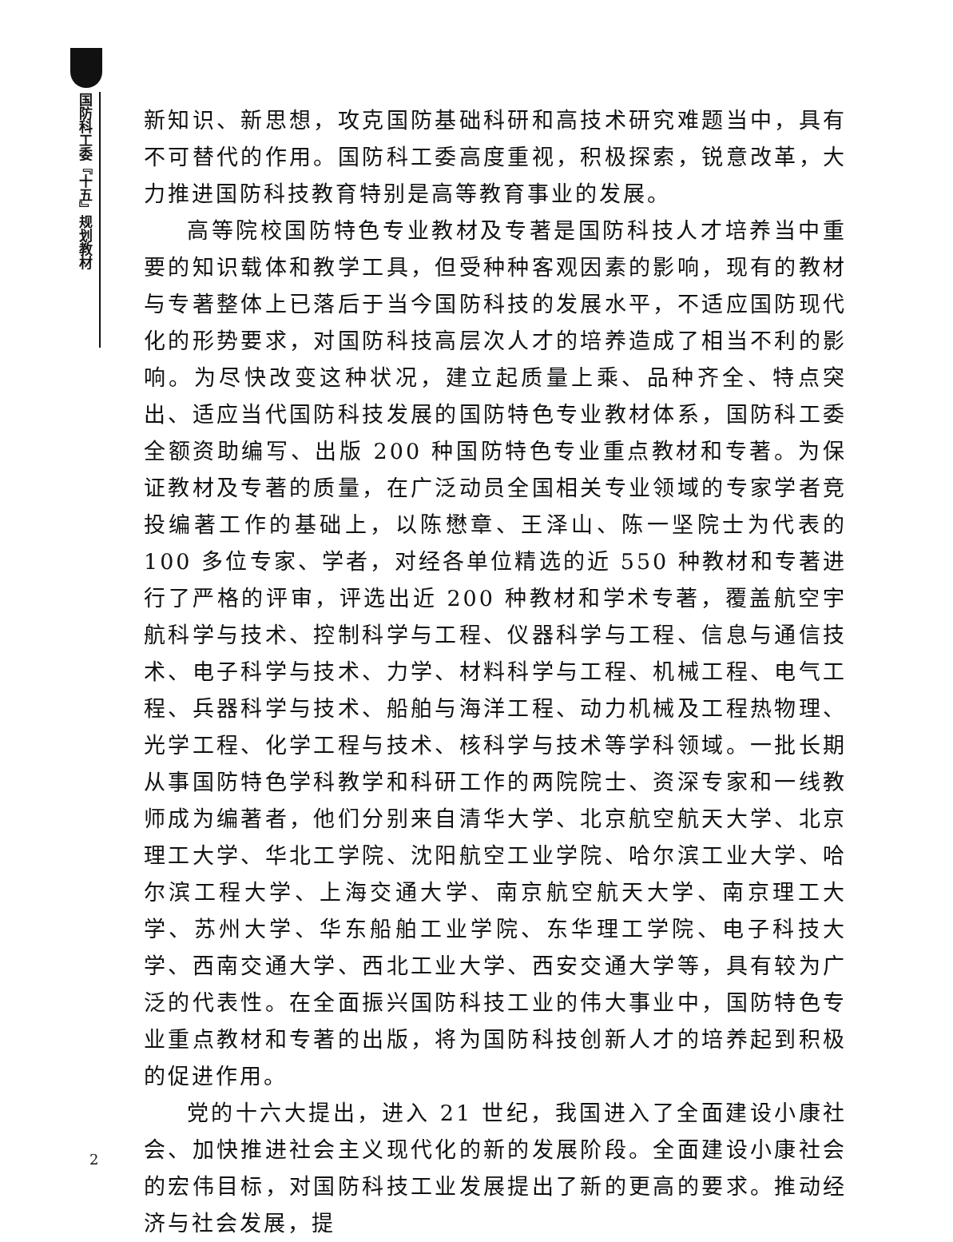国防科工委『十五』规划教材
新知识、新思想，攻克国防基础科研和高技术研究难题当中，具有不可替代的作用。国防科工委高度重视，积极探索，锐意改革，大力推进国防科技教育特别是高等教育事业的发展。
高等院校国防特色专业教材及专著是国防科技人才培养当中重要的知识载体和教学工具，但受种种客观因素的影响，现有的教材与专著整体上已落后于当今国防科技的发展水平，不适应国防现代化的形势要求，对国防科技高层次人才的培养造成了相当不利的影响。为尽快改变这种状况，建立起质量上乘、品种齐全、特点突出、适应当代国防科技发展的国防特色专业教材体系，国防科工委全额资助编写、出版 200 种国防特色专业重点教材和专著。为保证教材及专著的质量，在广泛动员全国相关专业领域的专家学者竞投编著工作的基础上，以陈懋章、王泽山、陈一坚院士为代表的 100 多位专家、学者，对经各单位精选的近 550 种教材和专著进行了严格的评审，评选出近 200 种教材和学术专著，覆盖航空宇航科学与技术、控制科学与工程、仪器科学与工程、信息与通信技术、电子科学与技术、力学、材料科学与工程、机械工程、电气工程、兵器科学与技术、船舶与海洋工程、动力机械及工程热物理、光学工程、化学工程与技术、核科学与技术等学科领域。一批长期从事国防特色学科教学和科研工作的两院院士、资深专家和一线教师成为编著者，他们分别来自清华大学、北京航空航天大学、北京理工大学、华北工学院、沈阳航空工业学院、哈尔滨工业大学、哈尔滨工程大学、上海交通大学、南京航空航天大学、南京理工大学、苏州大学、华东船舶工业学院、东华理工学院、电子科技大学、西南交通大学、西北工业大学、西安交通大学等，具有较为广泛的代表性。在全面振兴国防科技工业的伟大事业中，国防特色专业重点教材和专著的出版，将为国防科技创新人才的培养起到积极的促进作用。
党的十六大提出，进入 21 世纪，我国进入了全面建设小康社会、加快推进社会主义现代化的新的发展阶段。全面建设小康社会的宏伟目标，对国防科技工业发展提出了新的更高的要求。推动经济与社会发展，提
2